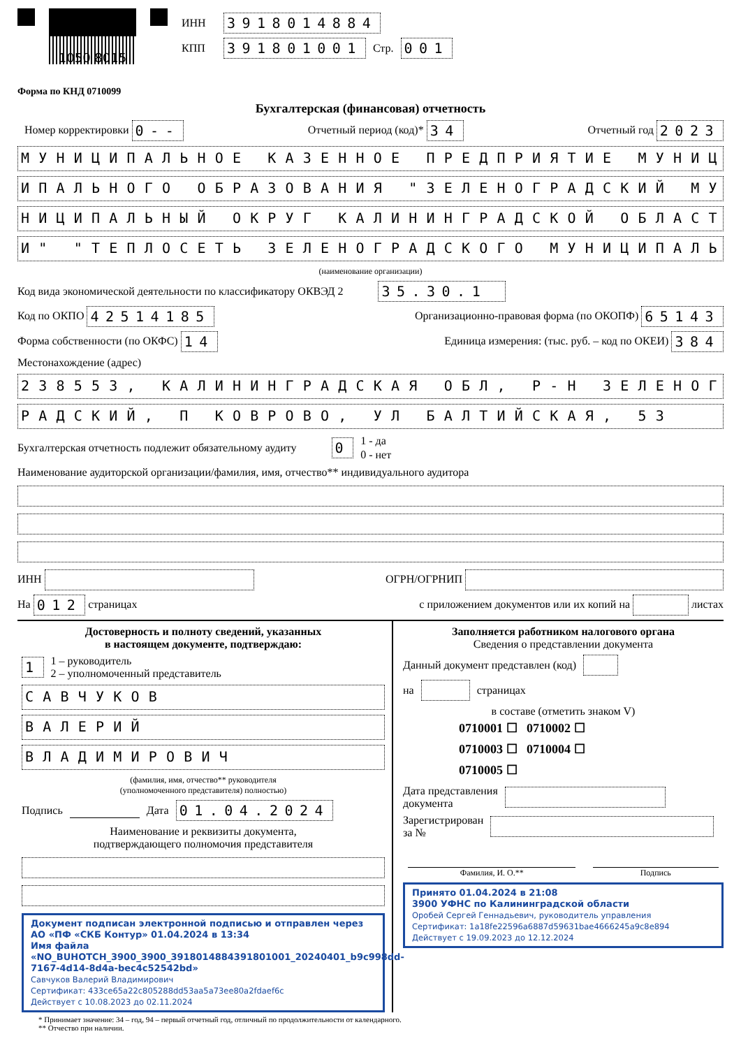1050 8015
ИНН 3918014884
КПП 391801001 Стр. 001
Форма по КНД 0710099
Бухгалтерская (финансовая) отчетность
Номер корректировки 0-- Отчетный период (код)* 34 Отчетный год 2023
МУНИЦИПАЛЬНОЕ КАЗЕННОЕ ПРЕДПРИЯТИЕ МУНИЦ
ИПАЛЬНОГО ОБРАЗОВАНИЯ "ЗЕЛЕНОГРАДСКИЙ МУ
НИЦИПАЛЬНЫЙ ОКРУГ КАЛИНИНГРАДСКОЙ ОБЛАСТ
И" "ТЕПЛОСЕТЬ ЗЕЛЕНОГРАДСКОГО МУНИЦИПАЛЬ
(наименование организации)
Код вида экономической деятельности по классификатору ОКВЭД 2 35.30.1
Код по ОКПО 42514185 Организационно-правовая форма (по ОКОПФ) 65143
Форма собственности (по ОКФС) 14 Единица измерения: (тыс. руб. – код по ОКЕИ) 384
Местонахождение (адрес)
238553, КАЛИНИНГРАДСКАЯ ОБЛ, Р-Н ЗЕЛЕНОГ
РАДСКИЙ, П КОВРОВО, УЛ БАЛТИЙСКАЯ, 53
Бухгалтерская отчетность подлежит обязательному аудиту 0 1 - да
0 - нет
Наименование аудиторской организации/фамилия, имя, отчество** индивидуального аудитора
ИНН ОГРН/ОГРНИП
На 012 страницах с приложением документов или их копий на листах
Достоверность и полноту сведений, указанных
в настоящем документе, подтверждаю:
1 1 – руководитель
2 – уполномоченный представитель
САВЧУКОВ
ВАЛЕРИЙ
ВЛАДИМИРОВИЧ
(фамилия, имя, отчество** руководителя
(уполномоченного представителя) полностью)
Подпись Дата 01.04.2024
Наименование и реквизиты документа,
подтверждающего полномочия представителя
Документ подписан электронной подписью и отправлен через АО «ПФ «СКБ Контур» 01.04.2024 в 13:34
Имя файла «NO_BUHOTCH_3900_3900_3918014884391801001_20240401_b9c998dd-7167-4d14-8d4a-bec4c52542bd»
Савчуков Валерий Владимирович
Сертификат: 433ce65a22c805288dd53aa5a73ee80a2fdaef6c
Действует с 10.08.2023 до 02.11.2024
Заполняется работником налогового органа
Сведения о представлении документа
Данный документ представлен (код)
на страницах
в составе (отметить знаком V)
0710001 ☐ 0710002 ☐
0710003 ☐ 0710004 ☐
0710005 ☐
Дата представления
документа
Зарегистрирован
за №
Фамилия, И. О.** Подпись
Принято 01.04.2024 в 21:08
3900 УФНС по Калининградской области
Оробей Сергей Геннадьевич, руководитель управления
Сертификат: 1a18fe22596a6887d59631bae4666245a9c8e894
Действует с 19.09.2023 до 12.12.2024
* Принимает значение: 34 – год, 94 – первый отчетный год, отличный по продолжительности от календарного.
** Отчество при наличии.